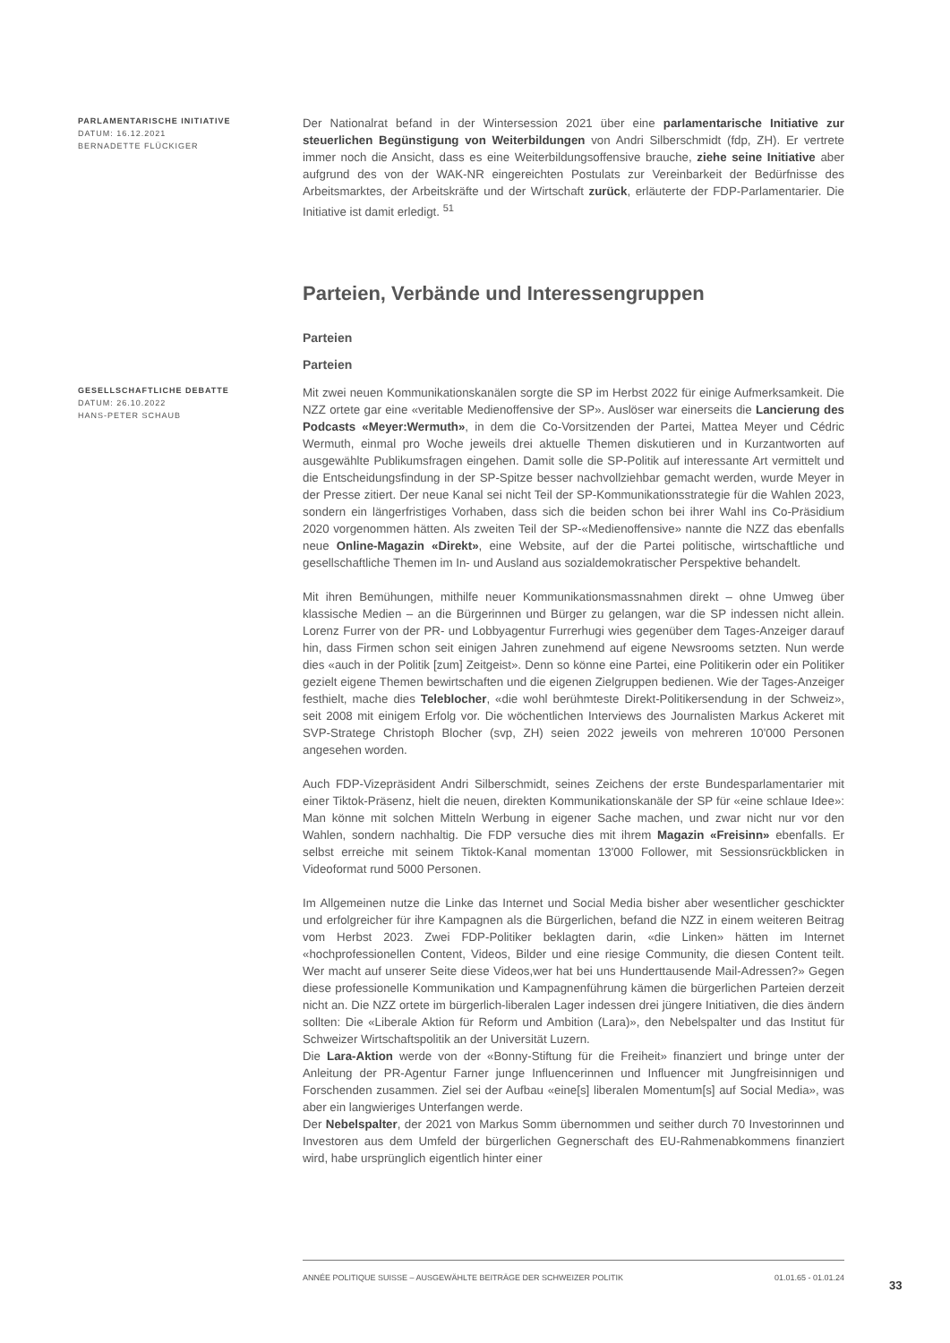PARLAMENTARISCHE INITIATIVE
DATUM: 16.12.2021
BERNADETTE FLÜCKIGER
Der Nationalrat befand in der Wintersession 2021 über eine parlamentarische Initiative zur steuerlichen Begünstigung von Weiterbildungen von Andri Silberschmidt (fdp, ZH). Er vertrete immer noch die Ansicht, dass es eine Weiterbildungsoffensive brauche, ziehe seine Initiative aber aufgrund des von der WAK-NR eingereichten Postulats zur Vereinbarkeit der Bedürfnisse des Arbeitsmarktes, der Arbeitskräfte und der Wirtschaft zurück, erläuterte der FDP-Parlamentarier. Die Initiative ist damit erledigt. <sup>51</sup>
Parteien, Verbände und Interessengruppen
Parteien
Parteien
GESELLSCHAFTLICHE DEBATTE
DATUM: 26.10.2022
HANS-PETER SCHAUB
Mit zwei neuen Kommunikationskanälen sorgte die SP im Herbst 2022 für einige Aufmerksamkeit. Die NZZ ortete gar eine «veritable Medienoffensive der SP». Auslöser war einerseits die Lancierung des Podcasts «Meyer:Wermuth», in dem die Co-Vorsitzenden der Partei, Mattea Meyer und Cédric Wermuth, einmal pro Woche jeweils drei aktuelle Themen diskutieren und in Kurzantworten auf ausgewählte Publikumsfragen eingehen. Damit solle die SP-Politik auf interessante Art vermittelt und die Entscheidungsfindung in der SP-Spitze besser nachvollziehbar gemacht werden, wurde Meyer in der Presse zitiert. Der neue Kanal sei nicht Teil der SP-Kommunikationsstrategie für die Wahlen 2023, sondern ein längerfristiges Vorhaben, dass sich die beiden schon bei ihrer Wahl ins Co-Präsidium 2020 vorgenommen hätten. Als zweiten Teil der SP-«Medienoffensive» nannte die NZZ das ebenfalls neue Online-Magazin «Direkt», eine Website, auf der die Partei politische, wirtschaftliche und gesellschaftliche Themen im In- und Ausland aus sozialdemokratischer Perspektive behandelt.
Mit ihren Bemühungen, mithilfe neuer Kommunikationsmassnahmen direkt – ohne Umweg über klassische Medien – an die Bürgerinnen und Bürger zu gelangen, war die SP indessen nicht allein. Lorenz Furrer von der PR- und Lobbyagentur Furrerhugi wies gegenüber dem Tages-Anzeiger darauf hin, dass Firmen schon seit einigen Jahren zunehmend auf eigene Newsrooms setzten. Nun werde dies «auch in der Politik [zum] Zeitgeist». Denn so könne eine Partei, eine Politikerin oder ein Politiker gezielt eigene Themen bewirtschaften und die eigenen Zielgruppen bedienen. Wie der Tages-Anzeiger festhielt, mache dies Teleblocher, «die wohl berühmteste Direkt-Politikersendung in der Schweiz», seit 2008 mit einigem Erfolg vor. Die wöchentlichen Interviews des Journalisten Markus Ackeret mit SVP-Stratege Christoph Blocher (svp, ZH) seien 2022 jeweils von mehreren 10'000 Personen angesehen worden.
Auch FDP-Vizepräsident Andri Silberschmidt, seines Zeichens der erste Bundesparlamentarier mit einer Tiktok-Präsenz, hielt die neuen, direkten Kommunikationskanäle der SP für «eine schlaue Idee»: Man könne mit solchen Mitteln Werbung in eigener Sache machen, und zwar nicht nur vor den Wahlen, sondern nachhaltig. Die FDP versuche dies mit ihrem Magazin «Freisinn» ebenfalls. Er selbst erreiche mit seinem Tiktok-Kanal momentan 13'000 Follower, mit Sessionsrückblicken in Videoformat rund 5000 Personen.
Im Allgemeinen nutze die Linke das Internet und Social Media bisher aber wesentlicher geschickter und erfolgreicher für ihre Kampagnen als die Bürgerlichen, befand die NZZ in einem weiteren Beitrag vom Herbst 2023. Zwei FDP-Politiker beklagten darin, «die Linken» hätten im Internet «hochprofessionellen Content, Videos, Bilder und eine riesige Community, die diesen Content teilt. Wer macht auf unserer Seite diese Videos,wer hat bei uns Hunderttausende Mail-Adressen?» Gegen diese professionelle Kommunikation und Kampagnenführung kämen die bürgerlichen Parteien derzeit nicht an. Die NZZ ortete im bürgerlich-liberalen Lager indessen drei jüngere Initiativen, die dies ändern sollten: Die «Liberale Aktion für Reform und Ambition (Lara)», den Nebelspalter und das Institut für Schweizer Wirtschaftspolitik an der Universität Luzern.
Die Lara-Aktion werde von der «Bonny-Stiftung für die Freiheit» finanziert und bringe unter der Anleitung der PR-Agentur Farner junge Influencerinnen und Influencer mit Jungfreisinnigen und Forschenden zusammen. Ziel sei der Aufbau «eine[s] liberalen Momentum[s] auf Social Media», was aber ein langwieriges Unterfangen werde.
Der Nebelspalter, der 2021 von Markus Somm übernommen und seither durch 70 Investorinnen und Investoren aus dem Umfeld der bürgerlichen Gegnerschaft des EU-Rahmenabkommens finanziert wird, habe ursprünglich eigentlich hinter einer
ANNÉE POLITIQUE SUISSE – AUSGEWÄHLTE BEITRÄGE DER SCHWEIZER POLITIK 01.01.65 - 01.01.24
33